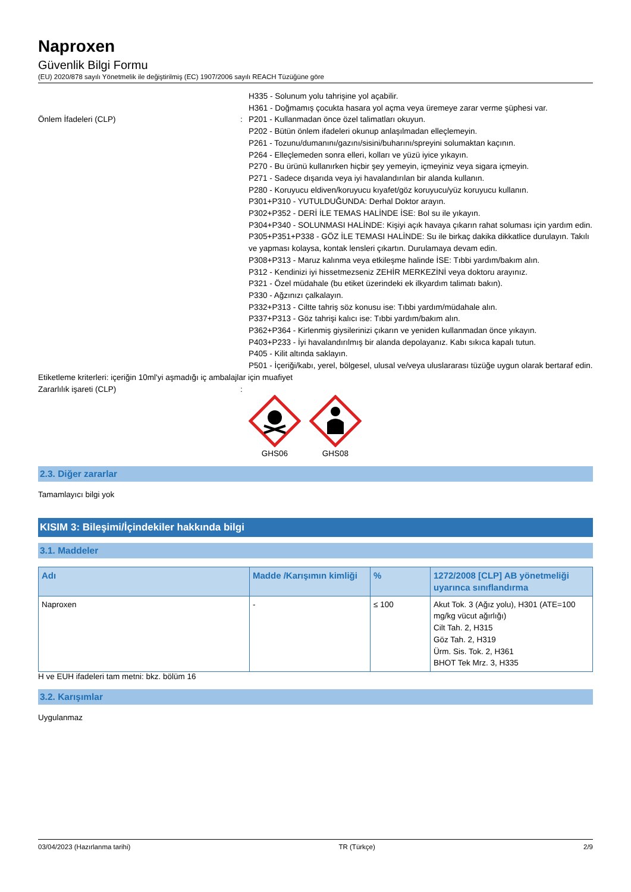Naproxen
Güvenlik Bilgi Formu
(EU) 2020/878 sayılı Yönetmelik ile değiştirilmiş (EC) 1907/2006 sayılı REACH Tüzüğüne göre
H335 - Solunum yolu tahrişine yol açabilir.
H361 - Doğmamış çocukta hasara yol açma veya üremeye zarar verme şüphesi var.
Önlem İfadeleri (CLP) : P201 - Kullanmadan önce özel talimatları okuyun.
P202 - Bütün önlem ifadeleri okunup anlaşılmadan elleçlemeyin.
P261 - Tozunu/dumanını/gazını/sisini/buharını/spreyini solumaktan kaçının.
P264 - Elleçlemeden sonra elleri, kolları ve yüzü iyice yıkayın.
P270 - Bu ürünü kullanırken hiçbir şey yemeyin, içmeyiniz veya sigara içmeyin.
P271 - Sadece dışarıda veya iyi havalandırılan bir alanda kullanın.
P280 - Koruyucu eldiven/koruyucu kıyafet/göz koruyucu/yüz koruyucu kullanın.
P301+P310 - YUTULDUĞUNDA: Derhal Doktor arayın.
P302+P352 - DERİ İLE TEMAS HALİNDE İSE: Bol su ile yıkayın.
P304+P340 - SOLUNMASI HALİNDE: Kişiyi açık havaya çıkarın rahat soluması için yardım edin.
P305+P351+P338 - GÖZ İLE TEMASI HALİNDE: Su ile birkaç dakika dikkatlice durulayın. Takılı ve yapması kolaysa, kontak lensleri çıkartın. Durulamaya devam edin.
P308+P313 - Maruz kalınma veya etkileşme halinde İSE: Tıbbi yardım/bakım alın.
P312 - Kendinizi iyi hissetmezseniz ZEHİR MERKEZİNİ veya doktoru arayınız.
P321 - Özel müdahale (bu etiket üzerindeki ek ilkyardım talimatı bakın).
P330 - Ağzınızı çalkalayın.
P332+P313 - Ciltte tahriş söz konusu ise: Tıbbi yardım/müdahale alın.
P337+P313 - Göz tahrişi kalıcı ise: Tıbbi yardım/bakım alın.
P362+P364 - Kirlenmiş giysilerinizi çıkarın ve yeniden kullanmadan önce yıkayın.
P403+P233 - İyi havalandırılmış bir alanda depolayanız. Kabı sıkıca kapalı tutun.
P405 - Kilit altında saklayın.
P501 - İçeriği/kabı, yerel, bölgesel, ulusal ve/veya uluslararası tüzüğe uygun olarak bertaraf edin.
Etiketleme kriterleri: içeriğin 10ml'yi aşmadığı iç ambalajlar için muafiyet
Zararlılık işareti (CLP) :
GHS06 GHS08
2.3. Diğer zararlar
Tamamlayıcı bilgi yok
KISIM 3: Bileşimi/İçindekiler hakkında bilgi
3.1. Maddeler
| Adı | Madde /Karışımın kimliği | % | 1272/2008 [CLP] AB yönetmeliği uyarınca sınıflandırma |
| --- | --- | --- | --- |
| Naproxen | - | ≤ 100 | Akut Tok. 3 (Ağız yolu), H301 (ATE=100 mg/kg vücut ağırlığı) Cilt Tah. 2, H315 Göz Tah. 2, H319 Ürm. Sis. Tok. 2, H361 BHOT Tek Mrz. 3, H335 |
H ve EUH ifadeleri tam metni: bkz. bölüm 16
3.2. Karışımlar
Uygulanmaz
03/04/2023 (Hazırlanma tarihi) TR (Türkçe) 2/9